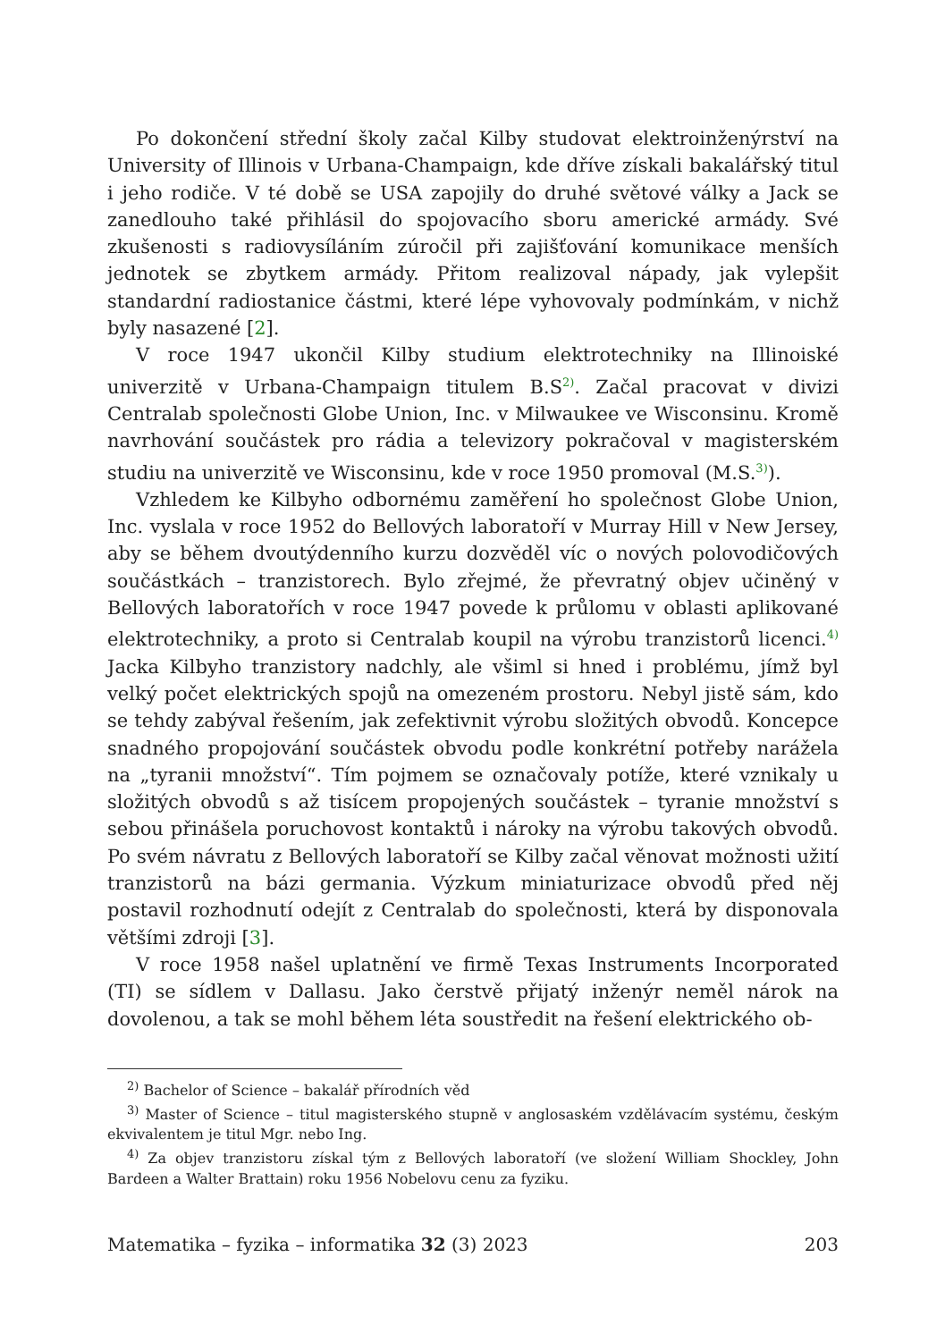Po dokončení střední školy začal Kilby studovat elektroinženýrství na University of Illinois v Urbana-Champaign, kde dříve získali bakalářský titul i jeho rodiče. V té době se USA zapojily do druhé světové války a Jack se zanedlouho také přihlásil do spojovacího sboru americké armády. Své zkušenosti s radiovysíláním zúročil při zajišťování komunikace menších jednotek se zbytkem armády. Přitom realizoval nápady, jak vylepšit standardní radiostanice částmi, které lépe vyhovovaly podmínkám, v nichž byly nasazené [2].
V roce 1947 ukončil Kilby studium elektrotechniky na Illinoiské univerzitě v Urbana-Champaign titulem B.S<sup>2)</sup>. Začal pracovat v divizi Centralab společnosti Globe Union, Inc. v Milwaukee ve Wisconsinu. Kromě navrhování součástek pro rádia a televizory pokračoval v magisterském studiu na univerzitě ve Wisconsinu, kde v roce 1950 promoval (M.S.<sup>3)</sup>).
Vzhledem ke Kilbyho odbornému zaměření ho společnost Globe Union, Inc. vyslala v roce 1952 do Bellových laboratoří v Murray Hill v New Jersey, aby se během dvoutýdenního kurzu dozvěděl víc o nových polovodičových součástkách – tranzistorech. Bylo zřejmé, že převratný objev učiněný v Bellových laboratořích v roce 1947 povede k průlomu v oblasti aplikované elektrotechniky, a proto si Centralab koupil na výrobu tranzistorů licenci.<sup>4)</sup> Jacka Kilbyho tranzistory nadchly, ale všiml si hned i problému, jímž byl velký počet elektrických spojů na omezeném prostoru. Nebyl jistě sám, kdo se tehdy zabýval řešením, jak zefektivnit výrobu složitých obvodů. Koncepce snadného propojování součástek obvodu podle konkrétní potřeby narážela na „tyranii množství“. Tím pojmem se označovaly potíže, které vznikaly u složitých obvodů s až tisícem propojených součástek – tyranie množství s sebou přinášela poruchovost kontaktů i nároky na výrobu takových obvodů. Po svém návratu z Bellových laboratoří se Kilby začal věnovat možnosti užití tranzistorů na bázi germania. Výzkum miniaturizace obvodů před něj postavil rozhodnutí odejít z Centralab do společnosti, která by disponovala většími zdroji [3].
V roce 1958 našel uplatnění ve firmě Texas Instruments Incorporated (TI) se sídlem v Dallasu. Jako čerstvě přijatý inženýr neměl nárok na dovolenou, a tak se mohl během léta soustředit na řešení elektrického ob-
<sup>2)</sup> Bachelor of Science – bakalář přírodních věd
<sup>3)</sup> Master of Science – titul magisterského stupně v anglosaském vzdělávacím systému, českým ekvivalentem je titul Mgr. nebo Ing.
<sup>4)</sup> Za objev tranzistoru získal tým z Bellových laboratoří (ve složení William Shockley, John Bardeen a Walter Brattain) roku 1956 Nobelovu cenu za fyziku.
Matematika – fyzika – informatika 32 (3) 2023 203